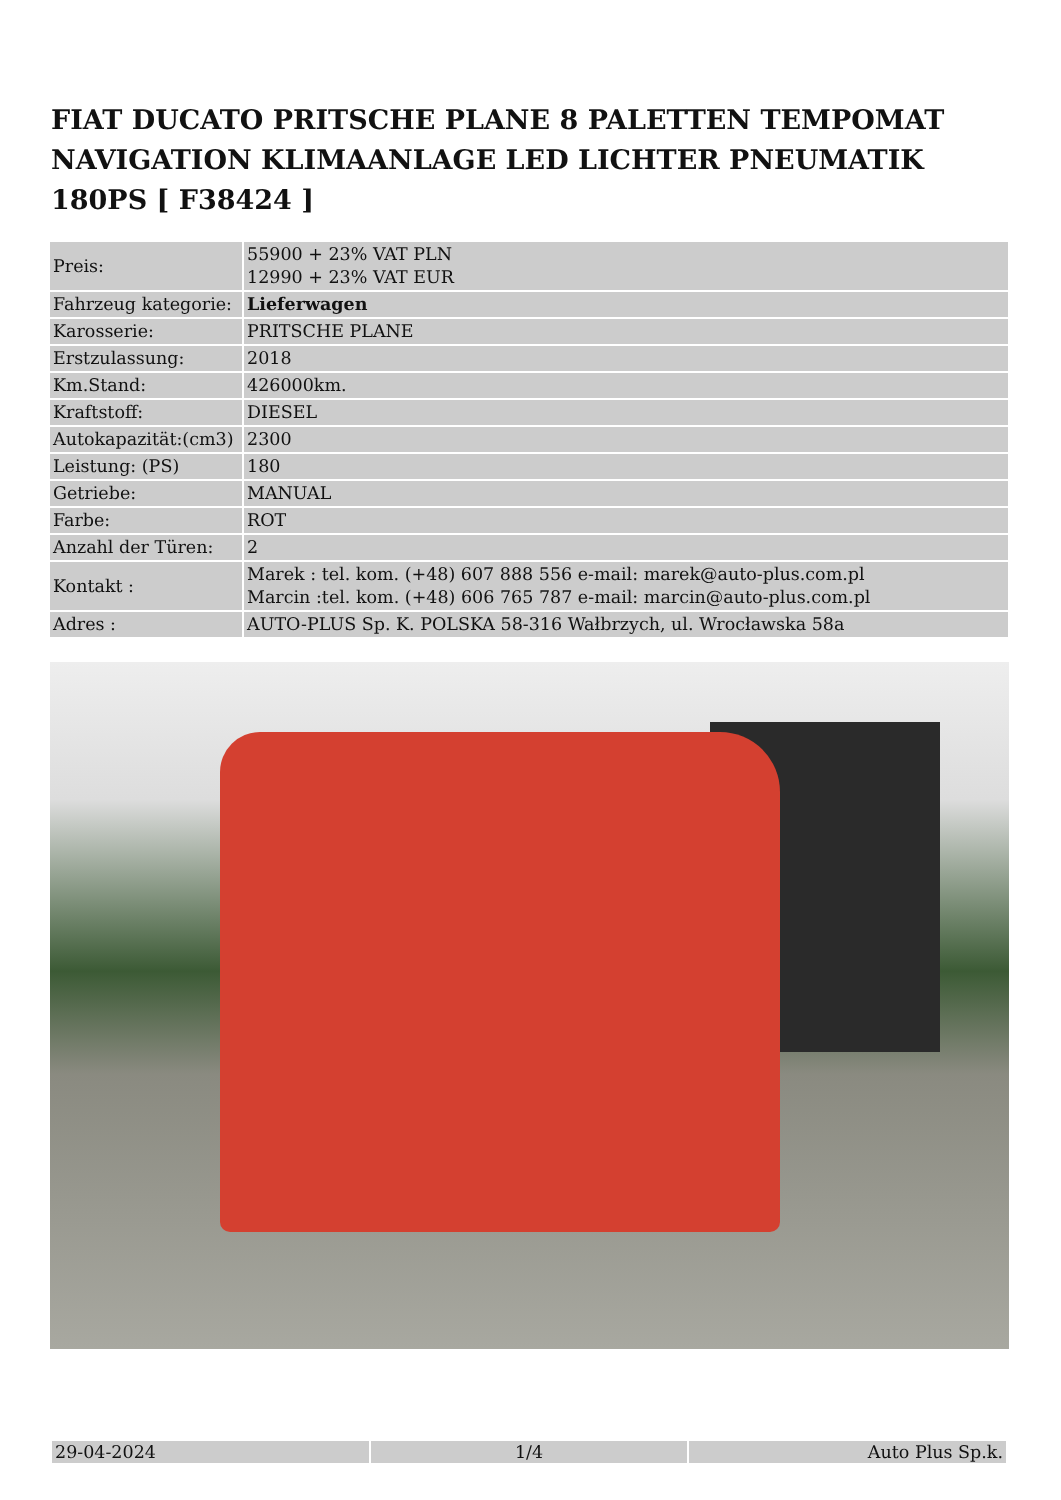FIAT DUCATO PRITSCHE PLANE 8 PALETTEN TEMPOMAT NAVIGATION KLIMAANLAGE LED LICHTER PNEUMATIK 180PS [ F38424 ]
| Preis: | 55900 + 23% VAT PLN 12990 + 23% VAT EUR |
| Fahrzeug kategorie: | Lieferwagen |
| Karosserie: | PRITSCHE PLANE |
| Erstzulassung: | 2018 |
| Km.Stand: | 426000km. |
| Kraftstoff: | DIESEL |
| Autokapazität:(cm3) | 2300 |
| Leistung: (PS) | 180 |
| Getriebe: | MANUAL |
| Farbe: | ROT |
| Anzahl der Türen: | 2 |
| Kontakt : | Marek : tel. kom. (+48) 607 888 556 e-mail: marek@auto-plus.com.pl Marcin :tel. kom. (+48) 606 765 787 e-mail: marcin@auto-plus.com.pl |
| Adres : | AUTO-PLUS Sp. K. POLSKA 58-316 Wałbrzych, ul. Wrocławska 58a |
| 29-04-2024 | 1/4 | Auto Plus Sp.k. |